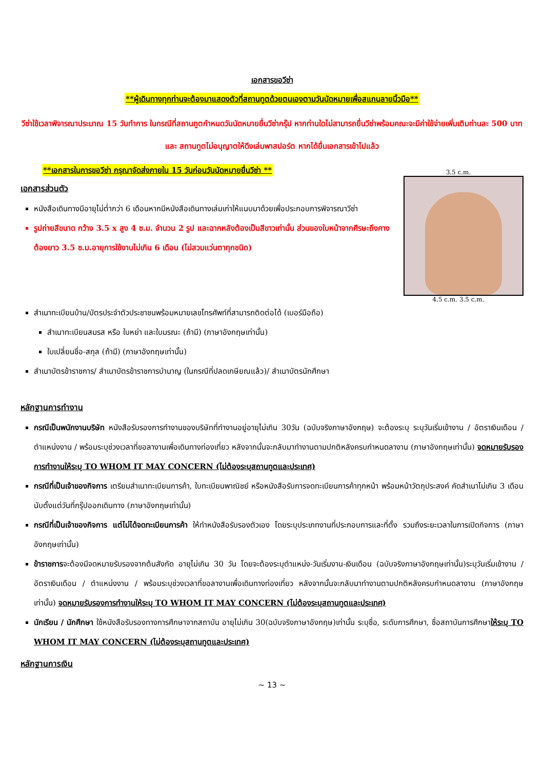เอกสารขอวีซ่า
**ผู้เดินทางทุกท่านจะต้องมาแสดงตัวที่สถานทูตด้วยตนเองตามวันนัดหมายเพื่อสแกนลายนิ้วมือ**
วีซ่าใช้เวลาพิจารณาประมาณ 15 วันทำการ ในกรณีที่สถานทูตกำหนดวันนัดหมายยื่นวีซ่ากรุ๊ป หากท่านใดไม่สามารถยื่นวีซ่าพร้อมคณะจะมีค่าใช้จ่ายเพิ่มเติมท่านละ 500 บาท และ สถานทูตไม่อนุญาตให้ดึงเล่มพาสปอร์ต หากได้ยื่นเอกสารเข้าไปแล้ว
**เอกสารในการขอวีซ่า กรุณาจัดส่งภายใน 15 วันก่อนวันนัดหมายยื่นวีซ่า **
เอกสารส่วนตัว
หนังสือเดินทางมีอายุไม่ต่ำกว่า 6 เดือนหากมีหนังสือเดินทางเล่มเก่าให้แนบมาด้วยเพื่อประกอบการพิจารณาวีซ่า
รูปถ่ายสีขนาด กว้าง 3.5 x สูง 4 ซ.ม. จำนวน 2 รูป และฉากหลังต้องเป็นสีขาวเท่านั้น ส่วนของใบหน้าจากศีรษะถึงคางต้องยาว 3.5 ซ.ม.อายุการใช้งานไม่เกิน 6 เดือน (ไม่สวมแว่นตาทุกชนิด)
3.5 c.m.
4.5 c.m. 3.5 c.m.
สำเนาทะเบียนบ้าน/บัตรประจำตัวประชาชนพร้อมหมายเลขโทรศัพท์ที่สามารถติดต่อได้ (เบอร์มือถือ)
สำเนาทะเบียนสมรส หรือ ใบหย่า และใบมรณะ (ถ้ามี) (ภาษาอังกฤษเท่านั้น)
ใบเปลี่ยนชื่อ-สกุล (ถ้ามี) (ภาษาอังกฤษเท่านั้น)
สำเนาบัตรข้าราชการ/ สำเนาบัตรข้าราชการบำนาญ (ในกรณีที่ปลดเกษียณแล้ว)/ สำเนาบัตรนักศึกษา
หลักฐานการทำงาน
กรณีเป็นพนักงานบริษัท หนังสือรับรองการทำงานของบริษัทที่ทำงานอยู่อายุไม่เกิน 30วัน (ฉบับจริงภาษาอังกฤษ) จะต้องระบุ ระบุวันเริ่มเข้างาน / อัตราเงินเดือน / ตำแหน่งงาน / พร้อมระบุช่วงเวลาที่ขอลางานเพื่อเดินทางท่องเที่ยว หลังจากนั้นจะกลับมาทำงานตามปกติหลังครบกำหนดลางาน (ภาษาอังกฤษเท่านั้น) จดหมายรับรองการทำงานให้ระบุ TO WHOM IT MAY CONCERN (ไม่ต้องระบุสถานทูตและประเทศ)
กรณีที่เป็นเจ้าของกิจการ เตรียมสำเนาทะเบียนการค้า, ใบทะเบียนพาณิชย์ หรือหนังสือรับการจดทะเบียนการค้าทุกหน้า พร้อมหน้าวัตถุประสงค์ คัดสำเนาไม่เกิน 3 เดือนนับตั้งแต่วันที่กรุ๊ปออกเดินทาง (ภาษาอังกฤษเท่านั้น)
กรณีที่เป็นเจ้าของกิจการ แต่ไม่ได้จดทะเบียนการค้า ให้ทำหนังสือรับรองตัวเอง โดยระบุประเภทงานที่ประกอบการและที่ตั้ง รวมถึงระยะเวลาในการเปิดกิจการ (ภาษาอังกฤษเท่านั้น)
ข้าราชการจะต้องมีจดหมายรับรองจากต้นสังกัด อายุไม่เกิน 30 วัน โดยจะต้องระบุตำแหน่ง-วันเริ่มงาน-เงินเดือน (ฉบับจริงภาษาอังกฤษเท่านั้น)ระบุวันเริ่มเข้างาน / อัตราเงินเดือน / ตำแหน่งงาน / พร้อมระบุช่วงเวลาที่ขอลางานเพื่อเดินทางท่องเที่ยว หลังจากนั้นจะกลับมาทำงานตามปกติหลังครบกำหนดลางาน (ภาษาอังกฤษเท่านั้น) จดหมายรับรองการทำงานให้ระบุ TO WHOM IT MAY CONCERN (ไม่ต้องระบุสถานทูตและประเทศ)
นักเรียน / นักศึกษา ใช้หนังสือรับรองทางการศึกษาจากสถาบัน อายุไม่เกิน 30(ฉบับจริงภาษาอังกฤษ)เท่านั้น ระบุชื่อ, ระดับการศึกษา, ชื่อสถาบันการศึกษาให้ระบุ TO WHOM IT MAY CONCERN (ไม่ต้องระบุสถานทูตและประเทศ)
หลักฐานการเงิน
~ 13 ~